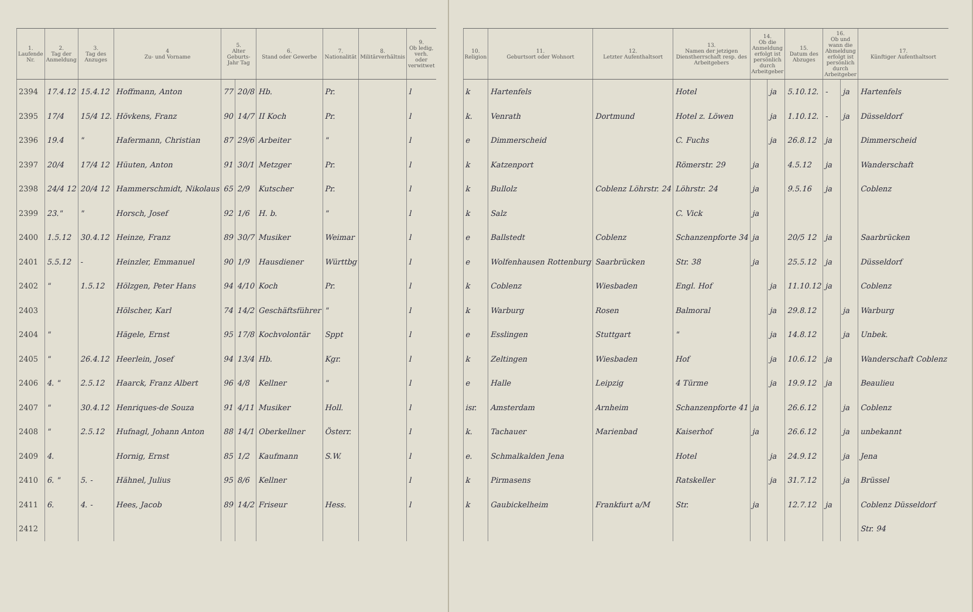| 1. Laufende Nr. | 2. Tag der Anmeldung | 3. Tag des Anzuges | 4 Zu- und Vorname | 5. Alter Geburts- Jahr Tag | | 6. Stand oder Gewerbe | 7. Nationalität | 8. Militärverhältnis | 9. Ob ledig, verh. oder verwitwet |
| --- | --- | --- | --- | --- | --- | --- | --- | --- | --- |
| 2394 | 17.4.12 | 15.4.12 | Hoffmann, Anton | 77 | 20/8 | Hb. | Pr. | | l |
| 2395 | 17/4 | 15/4 12. | Hövkens, Franz | 90 | 14/7 | II Koch | Pr. | | l |
| 2396 | 19.4 | " | Hafermann, Christian | 87 | 29/6 | Arbeiter | " | | l |
| 2397 | 20/4 | 17/4 12 | Hüuten, Anton | 91 | 30/1 | Metzger | Pr. | | l |
| 2398 | 24/4 12 | 20/4 12 | Hammerschmidt, Nikolaus | 65 | 2/9 | Kutscher | Pr. | | l |
| 2399 | 23." | " | Horsch, Josef | 92 | 1/6 | H. b. | " | | l |
| 2400 | 1.5.12 | 30.4.12 | Heinze, Franz | 89 | 30/7 | Musiker | Weimar | | l |
| 2401 | 5.5.12 | - | Heinzler, Emmanuel | 90 | 1/9 | Hausdiener | Württbg | | l |
| 2402 | " | 1.5.12 | Hölzgen, Peter Hans | 94 | 4/10 | Koch | Pr. | | l |
| 2403 | | | Hölscher, Karl | 74 | 14/2 | Geschäftsführer | " | | l |
| 2404 | " | | Hägele, Ernst | 95 | 17/8 | Kochvolontär | Sppt | | l |
| 2405 | " | 26.4.12 | Heerlein, Josef | 94 | 13/4 | Hb. | Kgr. | | l |
| 2406 | 4. " | 2.5.12 | Haarck, Franz Albert | 96 | 4/8 | Kellner | " | | l |
| 2407 | " | 30.4.12 | Henriques-de Souza | 91 | 4/11 | Musiker | Holl. | | l |
| 2408 | " | 2.5.12 | Hufnagl, Johann Anton | 88 | 14/1 | Oberkellner | Österr. | | l |
| 2409 | 4. | | Hornig, Ernst | 85 | 1/2 | Kaufmann | S.W. | | l |
| 2410 | 6. " | 5. - | Hähnel, Julius | 95 | 8/6 | Kellner | | | l |
| 2411 | 6. | 4. - | Hees, Jacob | 89 | 14/2 | Friseur | Hess. | | l |
| 2412 | | | | | | | | | |
| 10. Religion | 11. Geburtsort oder Wohnort | 12. Letzter Aufenthaltsort | 13. Namen der jetzigen Dienstherrschaft resp. des Arbeitgebers | 14. Ob die Anmeldung erfolgt ist persönlich durch Arbeitgeber | | 15. Datum des Abzuges | 16. Ob und wann die Abmeldung erfolgt ist persönlich durch Arbeitgeber | | 17. Künftiger Aufenthaltsort |
| --- | --- | --- | --- | --- | --- | --- | --- | --- | --- |
| k | Hartenfels | | Hotel | | ja | 5.10.12. | - | ja | Hartenfels |
| k. | Venrath | Dortmund | Hotel z. Löwen | | ja | 1.10.12. | - | ja | Düsseldorf |
| e | Dimmerscheid | | C. Fuchs | | ja | 26.8.12 | ja | | Dimmerscheid |
| k | Katzenport | | Römerstr. 29 | ja | | 4.5.12 | ja | | Wanderschaft |
| k | Bullolz | Coblenz Löhrstr. 24 | Löhrstr. 24 | ja | | 9.5.16 | ja | | Coblenz |
| k | Salz | | C. Vick | ja | | | | | |
| e | Ballstedt | Coblenz | Schanzenpforte 34 | ja | | 20/5 12 | ja | | Saarbrücken |
| e | Wolfenhausen Rottenburg | Saarbrücken | Str. 38 | ja | | 25.5.12 | ja | | Düsseldorf |
| k | Coblenz | Wiesbaden | Engl. Hof | | ja | 11.10.12 | ja | | Coblenz |
| k | Warburg | Rosen | Balmoral | | ja | 29.8.12 | | ja | Warburg |
| e | Esslingen | Stuttgart | " | | ja | 14.8.12 | | ja | Unbek. |
| k | Zeltingen | Wiesbaden | Hof | | ja | 10.6.12 | ja | | Wanderschaft Coblenz |
| e | Halle | Leipzig | 4 Türme | | ja | 19.9.12 | ja | | Beaulieu |
| isr. | Amsterdam | Arnheim | Schanzenpforte 41 | ja | | 26.6.12 | | ja | Coblenz |
| k. | Tachauer | Marienbad | Kaiserhof | ja | | 26.6.12 | | ja | unbekannt |
| e. | Schmalkalden Jena | | Hotel | | ja | 24.9.12 | | ja | Jena |
| k | Pirmasens | | Ratskeller | | ja | 31.7.12 | | ja | Brüssel |
| k | Gaubickelheim | Frankfurt a/M | Str. | ja | | 12.7.12 | ja | | Coblenz Düsseldorf |
| | | | | | | | | | Str. 94 |